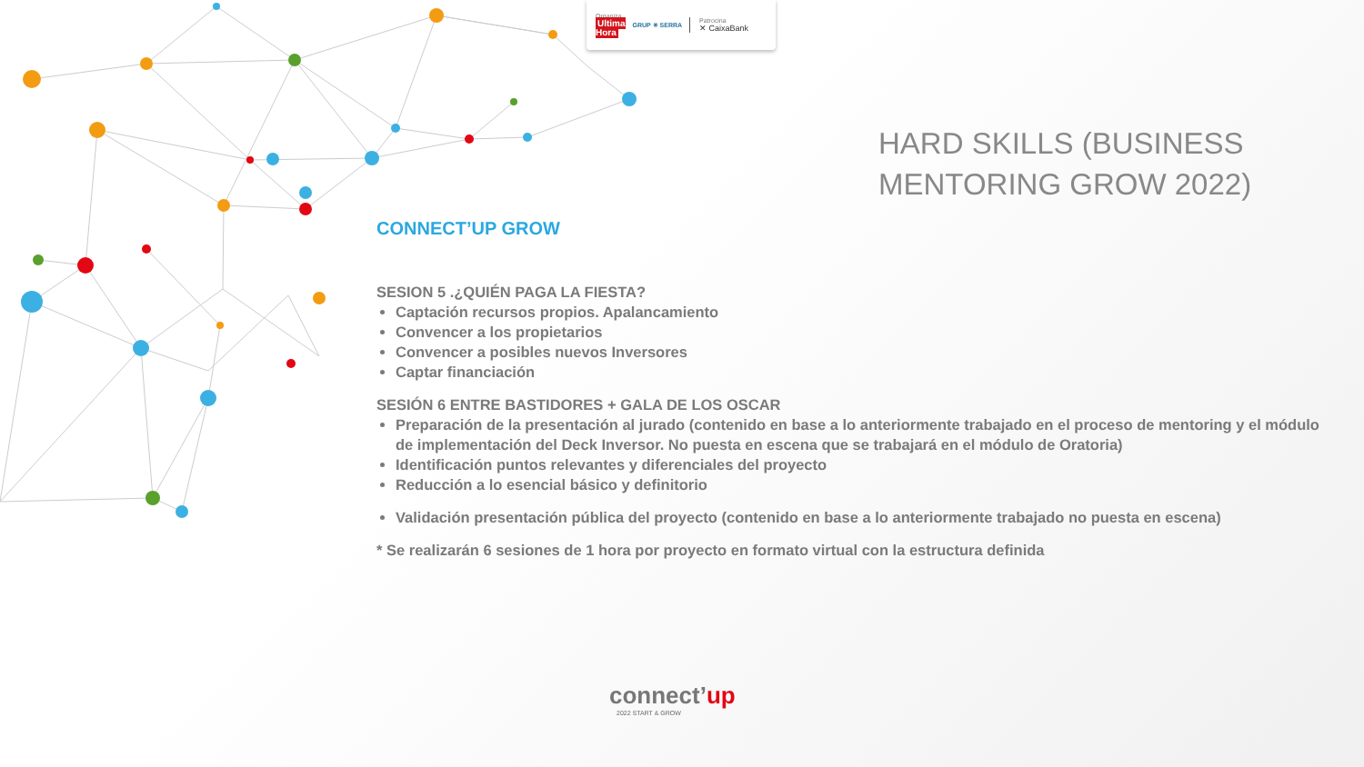Organiza
Ultima
Hora GRUP ✳ SERRA Patrocina
✕ CaixaBank
HARD SKILLS (BUSINESS
MENTORING GROW 2022)
CONNECT’UP GROW
SESION 5 .¿QUIÉN PAGA LA FIESTA?
Captación recursos propios. Apalancamiento
Convencer a los propietarios
Convencer a posibles nuevos Inversores
Captar financiación
SESIÓN 6 ENTRE BASTIDORES + GALA DE LOS OSCAR
Preparación de la presentación al jurado (contenido en base a lo anteriormente trabajado en el proceso de mentoring y el módulo de implementación del Deck Inversor. No puesta en escena que se trabajará en el módulo de Oratoria)
Identificación puntos relevantes y diferenciales del proyecto
Reducción a lo esencial básico y definitorio
Validación presentación pública del proyecto (contenido en base a lo anteriormente trabajado no puesta en escena)
* Se realizarán 6 sesiones de 1 hora por proyecto en formato virtual con la estructura definida
connect’up
2022 START & GROW